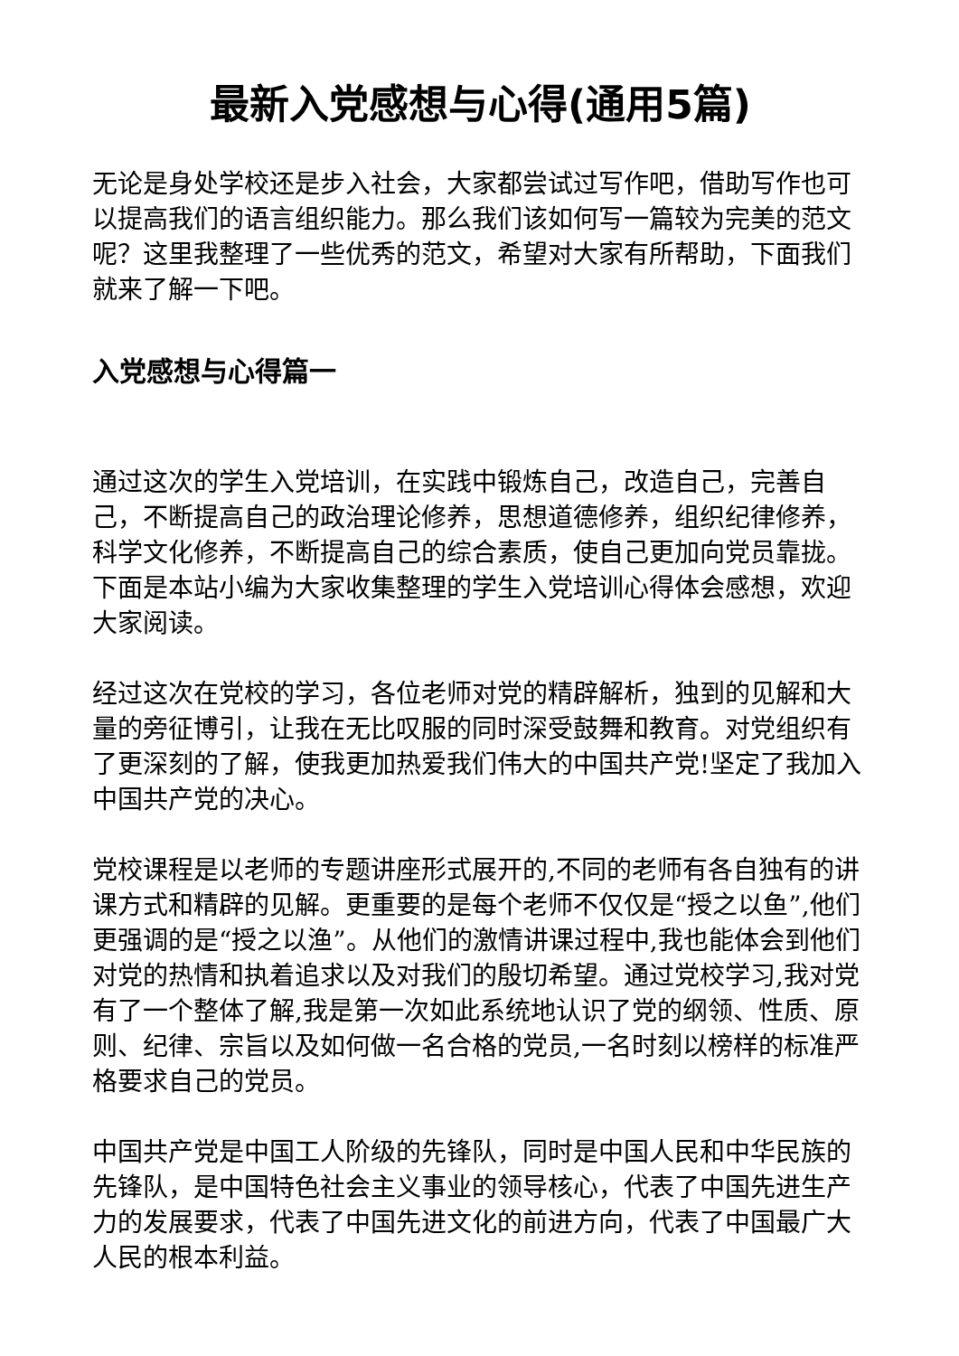最新入党感想与心得(通用5篇)
无论是身处学校还是步入社会，大家都尝试过写作吧，借助写作也可以提高我们的语言组织能力。那么我们该如何写一篇较为完美的范文呢？这里我整理了一些优秀的范文，希望对大家有所帮助，下面我们就来了解一下吧。
入党感想与心得篇一
通过这次的学生入党培训，在实践中锻炼自己，改造自己，完善自己，不断提高自己的政治理论修养，思想道德修养，组织纪律修养，科学文化修养，不断提高自己的综合素质，使自己更加向党员靠拢。下面是本站小编为大家收集整理的学生入党培训心得体会感想，欢迎大家阅读。
经过这次在党校的学习，各位老师对党的精辟解析，独到的见解和大量的旁征博引，让我在无比叹服的同时深受鼓舞和教育。对党组织有了更深刻的了解，使我更加热爱我们伟大的中国共产党!坚定了我加入中国共产党的决心。
党校课程是以老师的专题讲座形式展开的,不同的老师有各自独有的讲课方式和精辟的见解。更重要的是每个老师不仅仅是“授之以鱼”,他们更强调的是“授之以渔”。从他们的激情讲课过程中,我也能体会到他们对党的热情和执着追求以及对我们的殷切希望。通过党校学习,我对党有了一个整体了解,我是第一次如此系统地认识了党的纲领、性质、原则、纪律、宗旨以及如何做一名合格的党员,一名时刻以榜样的标准严格要求自己的党员。
中国共产党是中国工人阶级的先锋队，同时是中国人民和中华民族的先锋队，是中国特色社会主义事业的领导核心，代表了中国先进生产力的发展要求，代表了中国先进文化的前进方向，代表了中国最广大人民的根本利益。